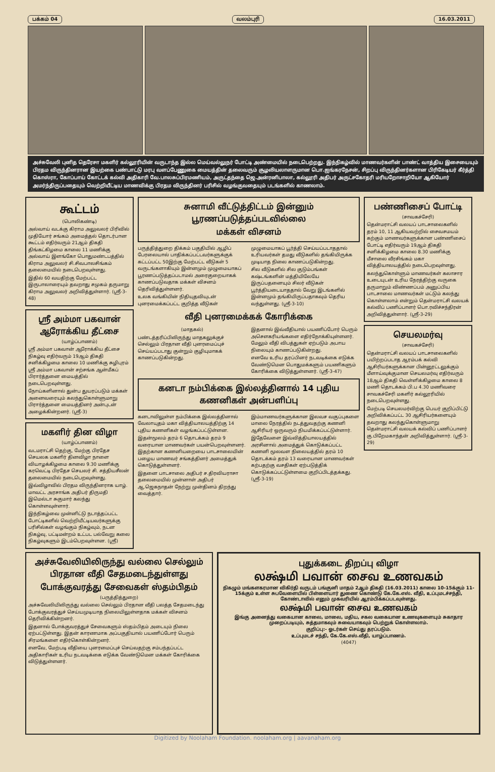பக்கம் 04 வலம்புரி 16.03.2011
அச்சுவேலி புனித தெரேசா மகளிர் கல்லூரியின் வருடாந்த இல்ல மெய்வல்லுநர் போட்டி அண்மையில் நடைபெற்றது. இந்நிகழ்வில் மாணவர்களின் பாண்ட் வாத்திய இசையையும் பிரதம விருந்தினரான இயற்கை பண்பாட்டு மரபு வளப்பேணுகை மையத்தின் தலைவரும் சூழலியலாளருமான பொ.ஐங்கரநேசன், சிறப்பு விருந்தினர்களான பிரிகேடியர் கீர்த்தி கொஸ்ரா, கோப்பாய் கோட்டக் கல்வி அதிகாரி வே.பாலசுப்பிரமணியம், அருட்தந்தை ஜெ.அன்ரனிபாலா, கல்லூரி அதிபர் அருட்சகோதரி மரியறோசாறியோ ஆகியோர் அமர்ந்திருப்பதையும் வெற்றியீட்டிய மாணவிக்கு பிரதம விருந்தினர் பரிசில் வழங்குவதையும் படங்களில் காணலாம்.
கூட்டம்
(பொலிகண்டி)
அல்வாய் வடக்கு கிராம அலுவலர் பிரிவில் முதியோர் சங்கம் அமைத்தல் தொடர்பான கூட்டம் எதிர்வரும் 21ஆம் திகதி திங்கட்கிழமை காலை 11 மணிக்கு அல்வாய் இளங்கோ பொதுமண்டபத்தில் கிராம அலுவலர் சி.சிவபாலசிங்கம் தலைமையில் நடைபெறவுள்ளது.
இதில் 60 வயதிற்கு மேற்பட்ட இருபாலாரையும் தவறாது சமுகம் தருமாறு கிராம அலுவலர் அறிவித்துள்ளார். (ஸ்ரீ-3-48)
ஸ்ரீ அம்மா பகவான் ஆரோக்கிய தீட்சை
(யாழ்ப்பாணம்)
ஸ்ரீ அம்மா பகவான் ஆரோக்கிய தீட்சை நிகழ்வு எதிர்வரும் 19ஆம் திகதி சனிக்கிழமை காலை 10 மணிக்கு சுழிபுரம் ஸ்ரீ அம்மா பகவான் சற்சங்க ஆன்மீகப் பிரார்த்தனை மையத்தில் நடைபெறவுள்ளது.
நோய்களினால் துன்ப துயரப்படும் மக்கள் அனைவரையும் கலந்துகொள்ளுமாறு பிரார்த்தனை மையத்தினர் அன்புடன் அழைக்கின்றனர். (ஸ்ரீ-3)
மகளிர் தின விழா
(யாழ்ப்பாணம்)
வடமராட்சி தெற்கு, மேற்கு பிரதேச செயலக மகளிர் தினவிழா நாளை வியாழக்கிழமை காலை 9.30 மணிக்கு கரவெட்டி பிரதேச செயலர் சி. சத்தியசீலன் தலைமையில் நடைபெறவுள்ளது.
இவ்விழாவில் பிரதம விருந்தினராக யாழ். மாவட்ட அரசாங்க அதிபர் திருமதி இமெல்டா சுகுமார் கலந்து கொள்ளவுள்ளார்.
இந்நிகழ்வை முன்னிட்டு நடாத்தப்பட்ட போட்டிகளில் வெற்றியீட்டியவர்களுக்கு பரிசில்கள் வழங்கும் நிகழ்வும், நடன நிகழ்வு, பட்டிமன்றம் உட்பட பல்வேறு கலை நிகழ்வுகளும் இடம்பெறவுள்ளன. (ஸ்ரீ)
சுனாமி வீட்டுத்திட்டம் இன்னும் பூரணப்படுத்தப்படவில்லை
மக்கள் விசனம்
பருத்தித்துறை திக்கம் பகுதியில் ஆழிப் பேரலையால் பாதிக்கப்பட்டவர்களுக்குக் கட்டப்பட்ட 50இற்கு மேற்பட்ட வீடுகள் 5 வருடங்களாகியும் இன்னமும் முழுமையாகப் பூரணப்படுத்தப்படாமல் அரைகுறையாகக் காணப்படுவதாக மக்கள் விசனம் தெரிவித்துள்ளனர்.
உலக வங்கியின் நிதியுதவியுடன் புனரமைக்கப்பட்ட குறித்த வீடுகள் முழுமையாகப் பூர்த்தி செய்யப்படாததால் உரியவர்கள் தமது வீடுகளில் தங்கியிருக்க முடியாத நிலை காணப்படுகின்றது.
சில வீடுகளில் சில குடும்பங்கள் கஷ்டங்களின் மத்தியிலேயே இருப்பதனையும் சிலர் வீடுகள் பூர்த்தியடையாததால் வேறு இடங்களில் இன்னமும் தங்கியிருப்பதாகவும் தெரிய வந்துள்ளது. (ஸ்ரீ-3-10)
வீதி புனரமைக்கக் கோரிக்கை
(மாதகல்)
பண்டத்தரிப்பிலிருந்து மாதகலுக்குச் செல்லும் பிரதான வீதி புனரமைப்புச் செய்யப்படாது குன்றும் குழியுமாகக் காணப்படுகின்றது.
இதனால் இவ்வீதியால் பயணிப்போர் பெரும் அசௌகரியங்களை எதிர்நோக்கியுள்ளனர். மேலும் வீதி விபத்துகள் ஏற்படும் அபாய நிலையும் காணப்படுகின்றது.
எனவே உரிய தரப்பினர் நடவடிக்கை எடுக்க வேண்டுமென பொதுமக்களும் பயணிகளும் கோரிக்கை விடுத்துள்ளனர். (ஸ்ரீ-3-47)
கனடா நம்பிக்கை இல்லத்தினால் 14 புதிய கணனிகள் அன்பளிப்பு
கனடாவிலுள்ள நம்பிக்கை இல்லத்தினால் வேலாயுதம் மகா வித்தியாலயத்திற்கு 14 புதிய கணனிகள் வழங்கப்பட்டுள்ளன.
இதன்மூலம் தரம் 6 தொடக்கம் தரம் 9 வரையான மாணவர்கள் பயன்பெறவுள்ளனர். இதற்கான கணனியறையை பாடசாலையின் பழைய மாணவர் சங்கத்தினர் அமைத்துக் கொடுத்துள்ளனர்.
இதனை பாடசாலை அதிபர் ச.திரவியராசா தலைமையில் முன்னாள் அதிபர் ஆ.ஜெகநாதன் நேற்று முன்தினம் திறந்து வைத்தார்.
இம்மாணவர்களுக்கான இலவச வகுப்புகளை மாலை நேரத்தில் நடத்துவதற்கு கணனி ஆசிரியர் ஒருவரும் நியமிக்கப்பட்டுள்ளார்.
இதேவேளை இவ்வித்தியாலயத்தில் அரசினால் அமைத்துக் கொடுக்கப்பட்ட கணனி மூலவள நிலையத்தில் தரம் 10 தொடக்கம் தரம் 13 வரையான மாணவர்கள் கற்பதற்கு வசதிகள் ஏற்படுத்திக் கொடுக்கப்பட்டுள்ளமை குறிப்பிடத்தக்கது. (ஸ்ரீ-3-19)
பண்ணிசைப் போட்டி
(சாவகச்சேரி)
தென்மராட்சி வலயப் பாடசாலைகளில் தரம் 10, 11 ஆகியவற்றில் சைவசமயம் கற்கும் மாணவர்களுக்கான பண்ணிசைப் போட்டி எதிர்வரும் 19ஆம் திகதி சனிக்கிழமை காலை 8.30 மணிக்கு மீசாலை வீரசிங்கம் மகா வித்தியாலயத்தில் நடைபெறவுள்ளது.
கலந்துகொள்ளும் மாணவர்கள் கலாசார உடையுடன் உரிய நேரத்திற்கு வருகை தருமாறும் விண்ணப்பம் அனுப்பிய பாடசாலை மாணவர்கள் மட்டும் கலந்து கொள்ளலாம் என்றும் தென்மராட்சி வலயக் கல்விப் பணிப்பாளர் பொ.ரவிச்சந்திரன் அறிவித்துள்ளார். (ஸ்ரீ-3-29)
செயலமர்வு
(சாவகச்சேரி)
தென்மராட்சி வலயப் பாடசாலைகளில் பயிற்றப்படாத ஆரம்பக் கல்வி ஆசிரியர்களுக்கான பின்னூட்டலுக்கும் மீளாய்வுக்குமான செயலமர்வு எதிர்வரும் 18ஆம் திகதி வெள்ளிக்கிழமை காலை 8 மணி தொடக்கம் பி.ப 4.30 மணிவரை சாவகச்சேரி மகளிர் கல்லூரியில் நடைபெறவுள்ளது.
மேற்படி செயலமர்விற்கு பெயர் குறிப்பிட்டு அறிவிக்கப்பட்ட 30 ஆசிரியர்களையும் தவறாது கலந்துகொள்ளுமாறு தென்மராட்சி வலயக் கல்விப் பணிப்பாளர் கு.பிறேமகாந்தன் அறிவித்துள்ளார். (ஸ்ரீ-3-29)
அச்சுவேலியிலிருந்து வல்லை செல்லும் பிரதான வீதி சேதமடைந்துள்ளது
போக்குவரத்து சேவைகள் ஸ்தம்பிதம்
(பருத்தித்துறை)
அச்சுவேலியிலிருந்து வல்லை செல்லும் பிரதான வீதி பலத்த சேதமடைந்து போக்குவரத்துச் செய்யமுடியாத நிலையிலுள்ளதாக மக்கள் விசனம் தெரிவிக்கின்றனர்.
இதனால் போக்குவரத்துச் சேவைகளும் ஸ்தம்பிதம் அடையும் நிலை ஏற்பட்டுள்ளது. இதன் காரணமாக அப்பகுதியால் பயணிப்போர் பெரும் சிரமங்களை எதிர்கொள்கின்றனர்.
எனவே, மேற்படி வீதியை புனரமைப்புச் செய்வதற்கு சம்பந்தப்பட்ட அதிகாரிகள் உரிய நடவடிக்கை எடுக்க வேண்டுமென மக்கள் கோரிக்கை விடுத்துள்ளனர்.
புதுக்கடை திறப்பு விழா
லக்ஷ்மி பவான் சைவ உணவகம்
நிகழும் மங்களகரமான விகிர்தி வருடம் பங்குனி மாதம் 2ஆம் திகதி (16.03.2011) காலை 10-15க்கும் 11-15க்கும் உள்ள சுபவேளையில் பிள்ளையார் துணை கொண்டு கே.கே.எஸ். வீதி, உப்புமடச்சந்தி, கோண்டாவில் எனும் முகவரியில் ஆரம்பிக்கப்படவுள்ளது.
லக்ஷ்மி பவான் சைவ உணவகம்
இங்கு அனைத்து வகையான காலை, மாலை, மதிய, சகல வகையான உணவுகளையும் சுகாதார முறைப்படியும், சுத்தமாகவும் சுவையாகவும் பெற்றுக் கொள்ளலாம்.
குறிப்பு:- ஓடர்கள் செய்து தரப்படும்.
உப்புமடச் சந்தி, கே.கே.எஸ்.வீதி, யாழ்ப்பாணம்.
(4047)
Digitized by Noolaham Foundation. noolaham.org | aavanaham.org